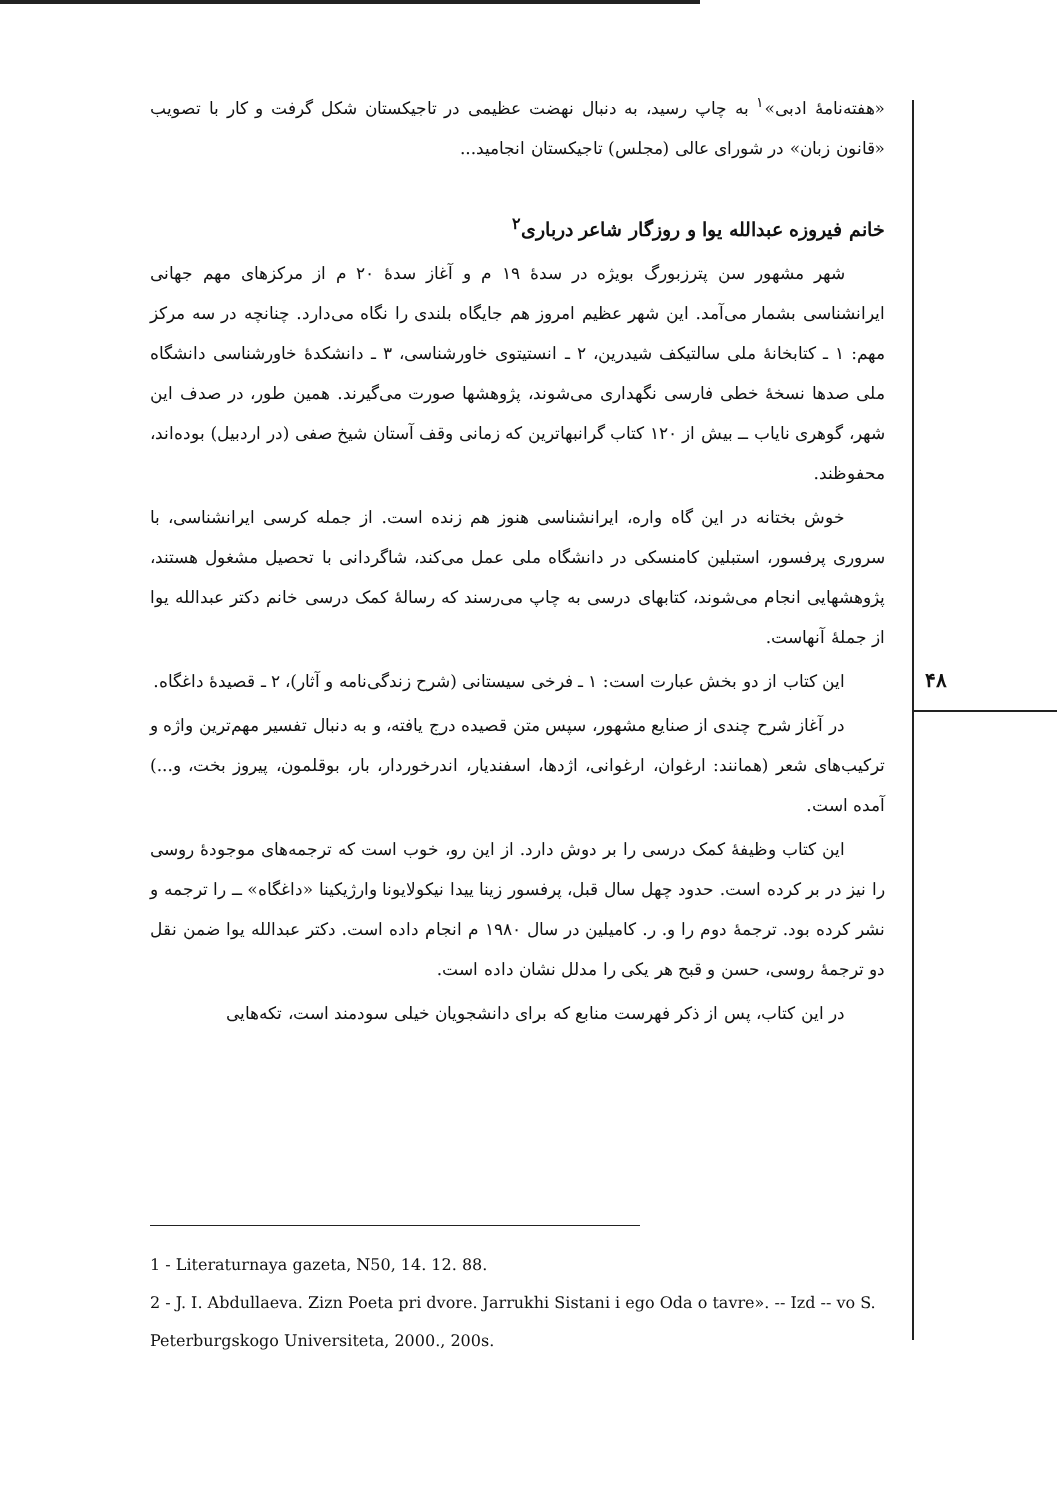«هفته‌نامهٔ ادبی»<sup>۱</sup> به چاپ رسید، به دنبال نهضت عظیمی در تاجیکستان شکل گرفت و کار با تصویب «قانون زبان» در شورای عالی (مجلس) تاجیکستان انجامید...
خانم فیروزه عبدالله یوا و روزگار شاعر درباری<sup>۲</sup>
شهر مشهور سن پترزبورگ بویژه در سدهٔ ۱۹ م و آغاز سدهٔ ۲۰ م از مرکزهای مهم جهانی ایرانشناسی بشمار می‌آمد. این شهر عظیم امروز هم جایگاه بلندی را نگاه می‌دارد. چنانچه در سه مرکز مهم: ۱ ـ کتابخانهٔ ملی سالتیکف شیدرین، ۲ ـ انستیتوی خاورشناسی، ۳ ـ دانشکدهٔ خاورشناسی دانشگاه ملی صدها نسخهٔ خطی فارسی نگهداری می‌شوند، پژوهشها صورت می‌گیرند. همین طور، در صدف این شهر، گوهری نایاب ــ بیش از ۱۲۰ کتاب گرانبهاترین که زمانی وقف آستان شیخ صفی (در اردبیل) بوده‌اند، محفوظند.
خوش بختانه در این گاه واره، ایرانشناسی هنوز هم زنده است. از جمله کرسی ایرانشناسی، با سروری پرفسور، استبلین کامنسکی در دانشگاه ملی عمل می‌کند، شاگردانی با تحصیل مشغول هستند، پژوهشهایی انجام می‌شوند، کتابهای درسی به چاپ می‌رسند که رسالهٔ کمک درسی خانم دکتر عبدالله یوا از جملهٔ آنهاست.
این کتاب از دو بخش عبارت است: ۱ ـ فرخی سیستانی (شرح زندگی‌نامه و آثار)، ۲ ـ قصیدهٔ داغگاه.
در آغاز شرح چندی از صنایع مشهور، سپس متن قصیده درج یافته، و به دنبال تفسیر مهم‌ترین واژه و ترکیب‌های شعر (همانند: ارغوان، ارغوانی، اژدها، اسفندیار، اندرخوردار، بار، بوقلمون، پیروز بخت، و...) آمده است.
این کتاب وظیفهٔ کمک درسی را بر دوش دارد. از این رو، خوب است که ترجمه‌های موجودهٔ روسی را نیز در بر کرده است. حدود چهل سال قبل، پرفسور زینا ییدا نیکولایونا وارژیکینا «داغگاه» ــ را ترجمه و نشر کرده بود. ترجمهٔ دوم را و. ر. کامیلین در سال ۱۹۸۰ م انجام داده است. دکتر عبدالله یوا ضمن نقل دو ترجمهٔ روسی، حسن و قبح هر یکی را مدلل نشان داده است.
در این کتاب، پس از ذکر فهرست منابع که برای دانشجویان خیلی سودمند است، تکه‌هایی
۴۸
1 - Literaturnaya gazeta, N50, 14. 12. 88.
2 - J. I. Abdullaeva. Zizn Poeta pri dvore. Jarrukhi Sistani i ego Oda o tavre». -- Izd -- vo S. Peterburgskogo Universiteta, 2000., 200s.